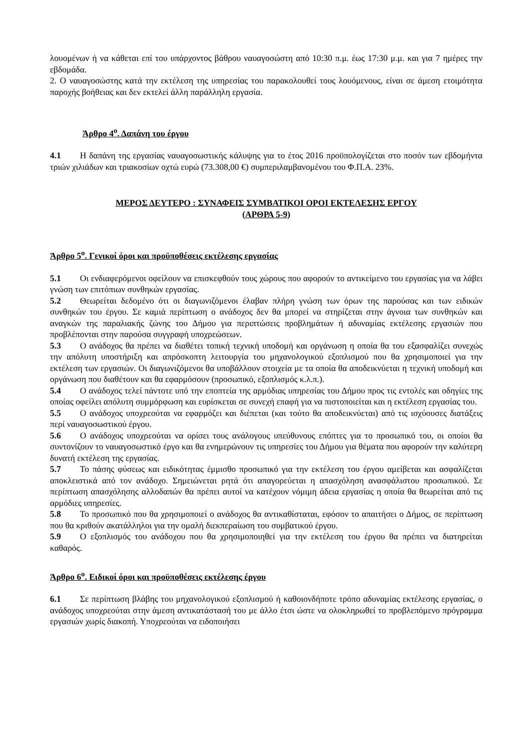λουομένων ή να κάθεται επί του υπάρχοντος βάθρου ναυαγοσώστη από 10:30 π.μ. έως 17:30 μ.μ. και για 7 ημέρες την εβδομάδα.
2. Ο ναυαγοσώστης κατά την εκτέλεση της υπηρεσίας του παρακολουθεί τους λουόμενους, είναι σε άμεση ετοιμότητα παροχής βοήθειας και δεν εκτελεί άλλη παράλληλη εργασία.
Άρθρο 4<sup>ο</sup>. Δαπάνη του έργου
4.1 Η δαπάνη της εργασίας ναυαγοσωστικής κάλυψης για το έτος 2016 προϋπολογίζεται στο ποσόν των εβδομήντα τριών χιλιάδων και τριακοσίων οχτώ ευρώ (73.308,00 €) συμπεριλαμβανομένου του Φ.Π.Α. 23%.
ΜΕΡΟΣ ΔΕΥΤΕΡΟ : ΣΥΝΑΦΕΙΣ ΣΥΜΒΑΤΙΚΟΙ ΟΡΟΙ ΕΚΤΕΛΕΣΗΣ ΕΡΓΟΥ
(ΑΡΘΡΑ 5-9)
Άρθρο 5<sup>ο</sup>. Γενικοί όροι και προϋποθέσεις εκτέλεσης εργασίας
5.1 Οι ενδιαφερόμενοι οφείλουν να επισκεφθούν τους χώρους που αφορούν το αντικείμενο του εργασίας για να λάβει γνώση των επιτόπιων συνθηκών εργασίας.
5.2 Θεωρείται δεδομένο ότι οι διαγωνιζόμενοι έλαβαν πλήρη γνώση των όρων της παρούσας και των ειδικών συνθηκών του έργου. Σε καμιά περίπτωση ο ανάδοχος δεν θα μπορεί να στηρίζεται στην άγνοια των συνθηκών και αναγκών της παραλιακής ζώνης του Δήμου για περιπτώσεις προβλημάτων ή αδυναμίας εκτέλεσης εργασιών που προβλέπονται στην παρούσα συγγραφή υποχρεώσεων.
5.3 Ο ανάδοχος θα πρέπει να διαθέτει τοπική τεχνική υποδομή και οργάνωση η οποία θα του εξασφαλίζει συνεχώς την απόλυτη υποστήριξη και απρόσκοπτη λειτουργία του μηχανολογικού εξοπλισμού που θα χρησιμοποιεί για την εκτέλεση των εργασιών. Οι διαγωνιζόμενοι θα υποβάλλουν στοιχεία με τα οποία θα αποδεικνύεται η τεχνική υποδομή και οργάνωση που διαθέτουν και θα εφαρμόσουν (προσωπικό, εξοπλισμός κ.λ.π.).
5.4 Ο ανάδοχος τελεί πάντοτε υπό την εποπτεία της αρμόδιας υπηρεσίας του Δήμου προς τις εντολές και οδηγίες της οποίας οφείλει απόλυτη συμμόρφωση και ευρίσκεται σε συνεχή επαφή για να πιστοποιείται και η εκτέλεση εργασίας του.
5.5 Ο ανάδοχος υποχρεούται να εφαρμόζει και διέπεται (και τούτο θα αποδεικνύεται) από τις ισχύουσες διατάξεις περί ναυαγοσωστικού έργου.
5.6 Ο ανάδοχος υποχρεούται να ορίσει τους ανάλογους υπεύθυνους επόπτες για το προσωπικό του, οι οποίοι θα συντονίζουν το ναυαγοσωστικό έργο και θα ενημερώνουν τις υπηρεσίες του Δήμου για θέματα που αφορούν την καλύτερη δυνατή εκτέλεση της εργασίας.
5.7 Το πάσης φύσεως και ειδικότητας έμμισθο προσωπικό για την εκτέλεση του έργου αμείβεται και ασφαλίζεται αποκλειστικά από τον ανάδοχο. Σημειώνεται ρητά ότι απαγορεύεται η απασχόληση ανασφάλιστου προσωπικού. Σε περίπτωση απασχόλησης αλλοδαπών θα πρέπει αυτοί να κατέχουν νόμιμη άδεια εργασίας η οποία θα θεωρείται από τις αρμόδιες υπηρεσίες.
5.8 Το προσωπικό που θα χρησιμοποιεί ο ανάδοχος θα αντικαθίσταται, εφόσον το απαιτήσει ο Δήμος, σε περίπτωση που θα κριθούν ακατάλληλοι για την ομαλή διεκπεραίωση του συμβατικού έργου.
5.9 Ο εξοπλισμός του ανάδοχου που θα χρησιμοποιηθεί για την εκτέλεση του έργου θα πρέπει να διατηρείται καθαρός.
Άρθρο 6<sup>ο</sup>. Ειδικοί όροι και προϋποθέσεις εκτέλεσης έργου
6.1 Σε περίπτωση βλάβης του μηχανολογικού εξοπλισμού ή καθοιονδήποτε τρόπο αδυναμίας εκτέλεσης εργασίας, ο ανάδοχος υποχρεούται στην άμεση αντικατάστασή του με άλλο έτσι ώστε να ολοκληρωθεί το προβλεπόμενο πρόγραμμα εργασιών χωρίς διακοπή. Υποχρεούται να ειδοποιήσει